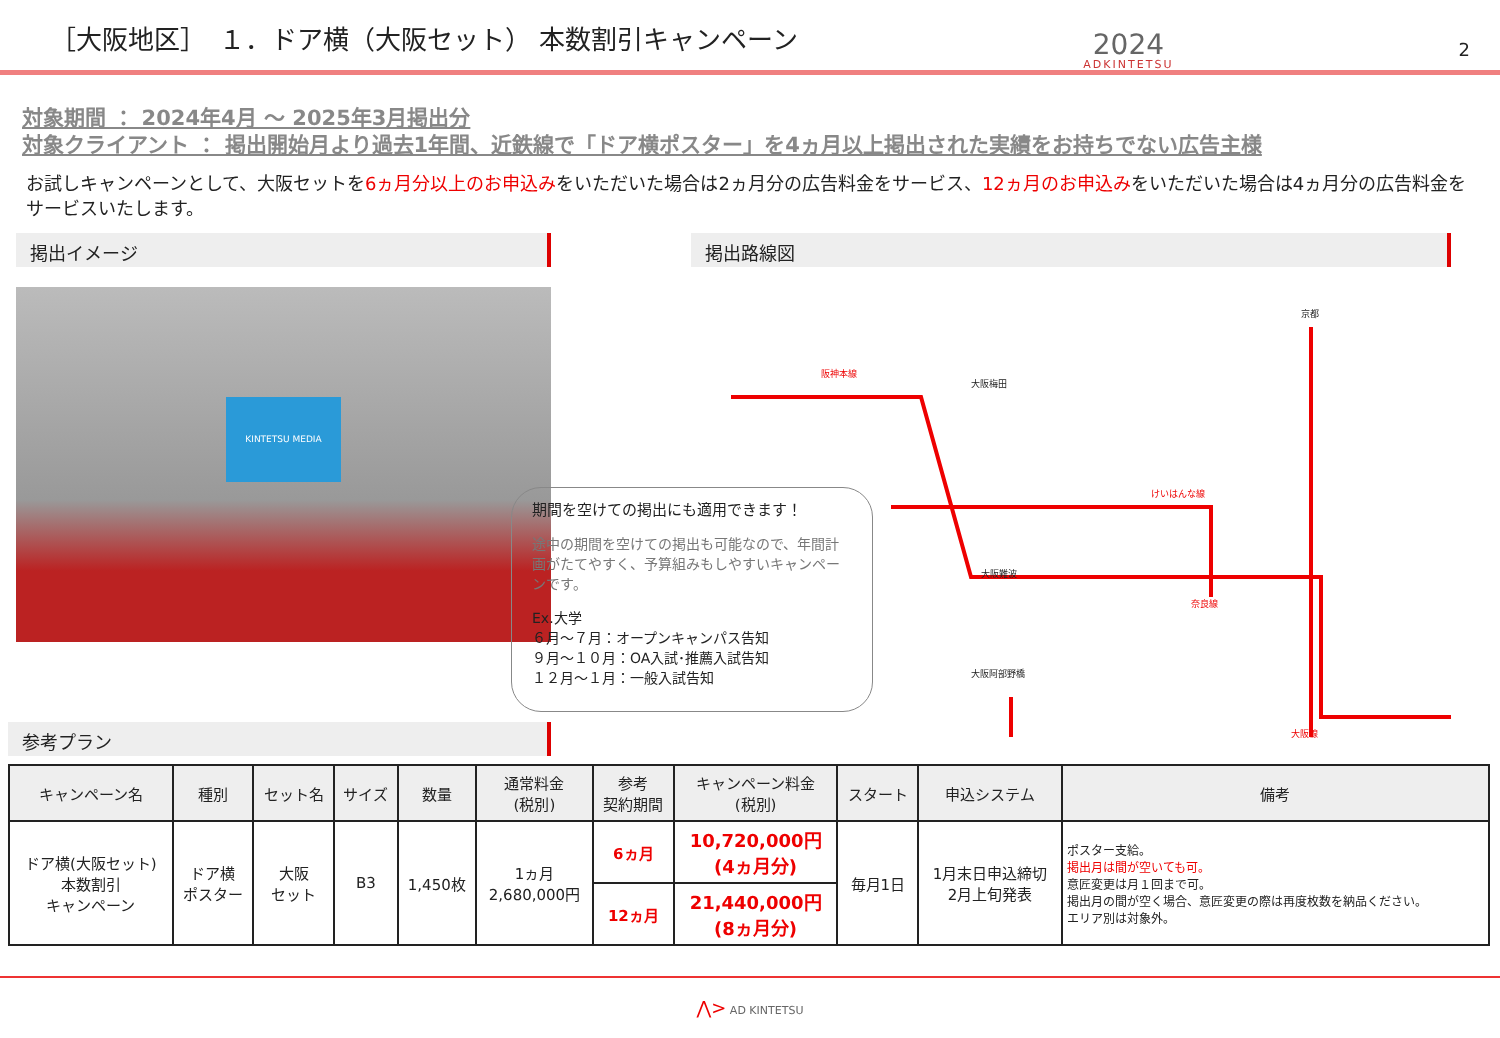［大阪地区］　１．ドア横（大阪セット） 本数割引キャンペーン
2024
ADKINTETSU
2
対象期間 ： 2024年4月 ～ 2025年3月掲出分
対象クライアント ： 掲出開始月より過去1年間、近鉄線で「ドア横ポスター」を4ヵ月以上掲出された実績をお持ちでない広告主様
お試しキャンペーンとして、大阪セットを6ヵ月分以上のお申込みをいただいた場合は2ヵ月分の広告料金をサービス、12ヵ月のお申込みをいただいた場合は4ヵ月分の広告料金をサービスいたします。
掲出イメージ
KINTETSU MEDIA
参考プラン
掲出路線図
期間を空けての掲出にも適用できます！
途中の期間を空けての掲出も可能なので、年間計画がたてやすく、予算組みもしやすいキャンペーンです。
Ex.大学
６月～７月：オープンキャンパス告知
９月～１０月：OA入試･推薦入試告知
１２月～１月：一般入試告知
大阪梅田
大阪難波
大阪阿部野橋
京都
阪神本線
けいはんな線
奈良線
大阪線
| キャンペーン名 | 種別 | セット名 | サイズ | 数量 | 通常料金 (税別) | 参考 契約期間 | キャンペーン料金 (税別) | スタート | 申込システム | 備考 |
| --- | --- | --- | --- | --- | --- | --- | --- | --- | --- | --- |
| ドア横(大阪セット) 本数割引 キャンペーン | ドア横 ポスター | 大阪 セット | B3 | 1,450枚 | 1ヵ月 2,680,000円 | 6ヵ月 | 10,720,000円 (4ヵ月分) | 毎月1日 | 1月末日申込締切 2月上旬発表 | ポスター支給。 掲出月は間が空いても可。 意匠変更は月１回まで可。 掲出月の間が空く場合、意匠変更の際は再度枚数を納品ください。 エリア別は対象外。 |
| | | | | | | 12ヵ月 | 21,440,000円 (8ヵ月分) | | | |
⋀> AD KINTETSU